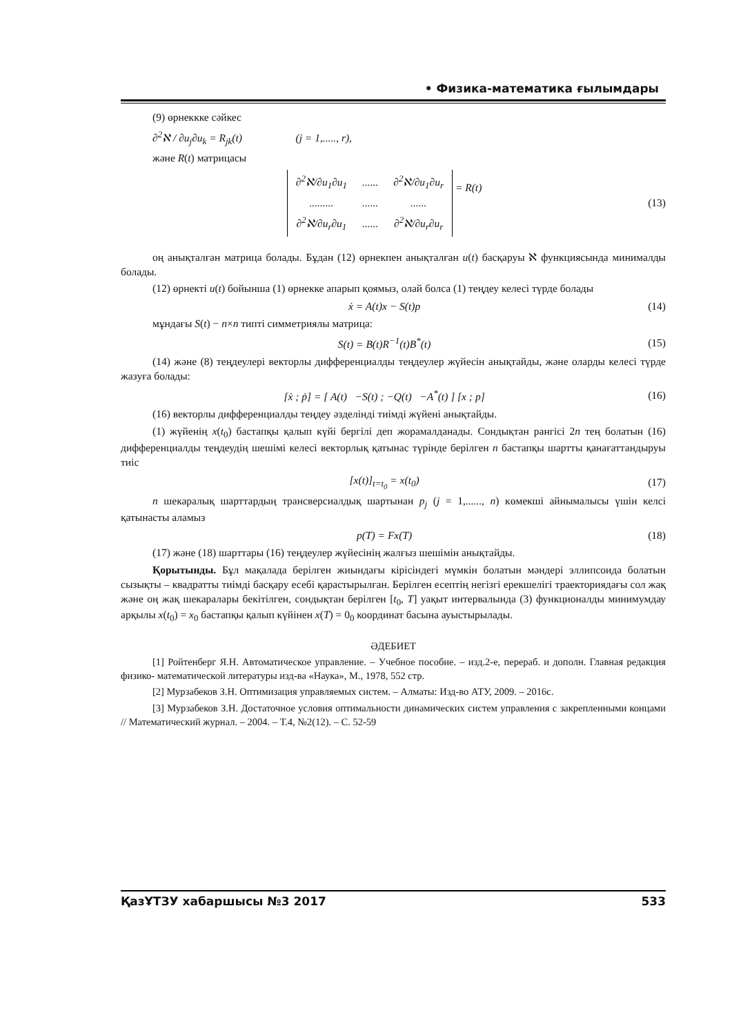• Физика-математика ғылымдары
(9) өрнеккке сәйкес
∂<sup>2</sup>ℵ / ∂u<sub>j</sub>∂u<sub>k</sub> = R<sub>jk</sub>(t) (j = 1,....., r),
және R(t) матрицасы
| ∂<sup>2</sup>ℵ/∂u<sub>1</sub>∂u<sub>1</sub> | ...... | ∂<sup>2</sup>ℵ/∂u<sub>1</sub>∂u<sub>r</sub> |
| ......... | ...... | ...... |
| ∂<sup>2</sup>ℵ/∂u<sub>r</sub>∂u<sub>1</sub> | ...... | ∂<sup>2</sup>ℵ/∂u<sub>r</sub>∂u<sub>r</sub> |
= R(t)
(13)
оң анықталған матрица болады. Бұдан (12) өрнекпен анықталған u(t) басқаруы ℵ функциясында минималды болады.
(12) өрнекті u(t) бойынша (1) өрнекке апарып қоямыз, олай болса (1) теңдеу келесі түрде болады
ẋ = A(t)x − S(t)p (14)
мұндағы S(t) − n×n типті симметриялы матрица:
S(t) = B(t)R<sup>−1</sup>(t)B<sup>*</sup>(t) (15)
(14) және (8) теңдеулері векторлы дифференциалды теңдеулер жүйесін анықтайды, және оларды келесі түрде жазуға болады:
[ẋ ; ṗ] = [ A(t) −S(t) ; −Q(t) −A<sup>*</sup>(t) ] [x ; p]
(16)
(16) векторлы дифференциалды теңдеу әзделінді тиімді жүйені анықтайды.
(1) жүйенің x(t<sub>0</sub>) бастапқы қалып күйі бергілі деп жорамалданады. Сондықтан рангісі 2n тең болатын (16) дифференциалды теңдеудің шешімі келесі векторлық қатынас түрінде берілген n бастапқы шартты қанағаттандыруы тиіс
[x(t)]<sub>t=t<sub>0</sub></sub> = x(t<sub>0</sub>) (17)
n шекаралық шарттардың трансверсиалдық шартынан p<sub>j</sub> (j = 1,......, n) көмекші айнымалысы үшін келсі қатынасты аламыз
p(T) = Fx(T) (18)
(17) және (18) шарттары (16) теңдеулер жүйесінің жалғыз шешімін анықтайды.
Қорытынды. Бұл мақалада берілген жиындағы кірісіндегі мүмкін болатын мәндері эллипсоида болатын сызықты – квадратты тиімді басқару есебі қарастырылған. Берілген есептің негізгі ерекшелігі траекториядағы сол жақ және оң жақ шекаралары бекітілген, сондықтан берілген [t<sub>0</sub>, T] уақыт интервалында (3) функционалды минимумдау арқылы x(t<sub>0</sub>) = x<sub>0</sub> бастапқы қалып күйінен x(T) = 0<sub>0</sub> координат басына ауыстырылады.
ӘДЕБИЕТ
[1] Ройтенберг Я.Н. Автоматическое управление. – Учебное пособие. – изд.2-е, перераб. и дополн. Главная редакция физико- математической литературы изд-ва «Наука», М., 1978, 552 стр.
[2] Мурзабеков З.Н. Оптимизация управляемых систем. – Алматы: Изд-во АТУ, 2009. – 2016с.
[3] Мурзабеков З.Н. Достаточное условия оптимальности динамических систем управления с закрепленными концами // Математический журнал. – 2004. – Т.4, №2(12). – С. 52-59
ҚазҰТЗУ хабаршысы №3 2017 533